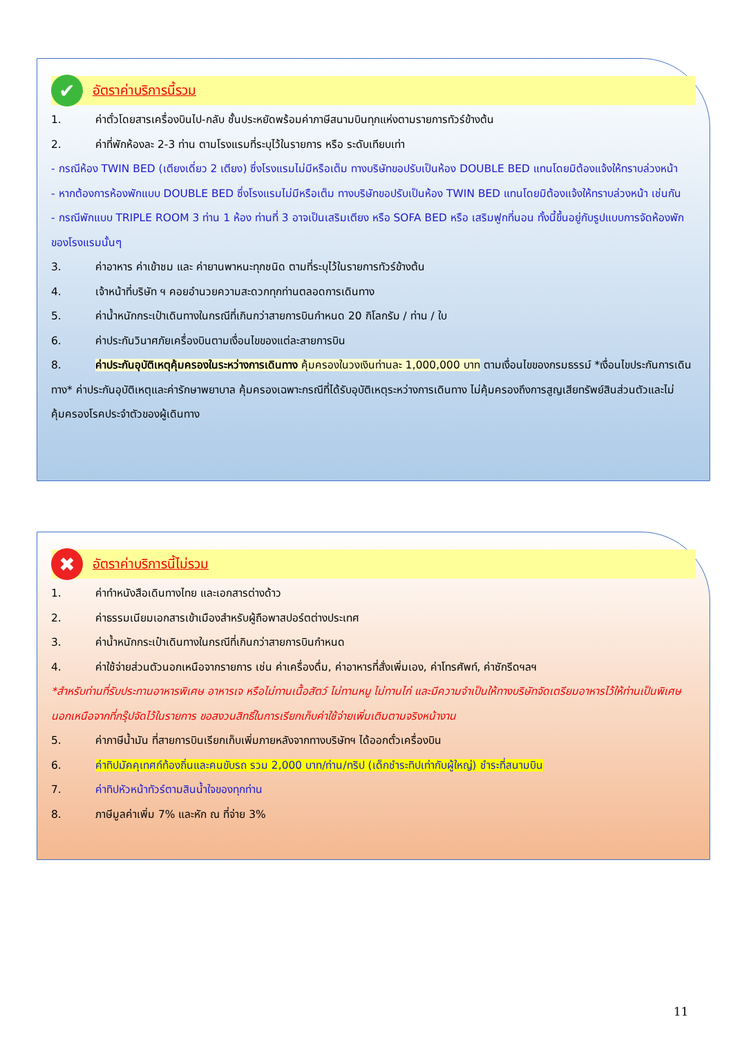✔
อัตราค่าบริการนี้รวม
1. ค่าตั๋วโดยสารเครื่องบินไป-กลับ ชั้นประหยัดพร้อมค่าภาษีสนามบินทุกแห่งตามรายการทัวร์ข้างต้น
2. ค่าที่พักห้องละ 2-3 ท่าน ตามโรงแรมที่ระบุไว้ในรายการ หรือ ระดับเทียบเท่า
- กรณีห้อง TWIN BED (เตียงเดี่ยว 2 เตียง) ซึ่งโรงแรมไม่มีหรือเต็ม ทางบริษัทขอปรับเป็นห้อง DOUBLE BED แทนโดยมิต้องแจ้งให้ทราบล่วงหน้า
- หากต้องการห้องพักแบบ DOUBLE BED ซึ่งโรงแรมไม่มีหรือเต็ม ทางบริษัทขอปรับเป็นห้อง TWIN BED แทนโดยมิต้องแจ้งให้ทราบล่วงหน้า เช่นกัน
- กรณีพักแบบ TRIPLE ROOM 3 ท่าน 1 ห้อง ท่านที่ 3 อาจเป็นเสริมเตียง หรือ SOFA BED หรือ เสริมฟูกที่นอน ทั้งนี้ขึ้นอยู่กับรูปแบบการจัดห้องพักของโรงแรมนั้นๆ
3. ค่าอาหาร ค่าเข้าชม และ ค่ายานพาหนะทุกชนิด ตามที่ระบุไว้ในรายการทัวร์ข้างต้น
4. เจ้าหน้าที่บริษัท ฯ คอยอำนวยความสะดวกทุกท่านตลอดการเดินทาง
5. ค่าน้ำหนักกระเป๋าเดินทางในกรณีที่เกินกว่าสายการบินกำหนด 20 กิโลกรัม / ท่าน / ใบ
6. ค่าประกันวินาศภัยเครื่องบินตามเงื่อนไขของแต่ละสายการบิน
8. ค่าประกันอุบัติเหตุคุ้มครองในระหว่างการเดินทาง คุ้มครองในวงเงินท่านละ 1,000,000 บาท ตามเงื่อนไขของกรมธรรม์ *เงื่อนไขประกันการเดินทาง* ค่าประกันอุบัติเหตุและค่ารักษาพยาบาล คุ้มครองเฉพาะกรณีที่ได้รับอุบัติเหตุระหว่างการเดินทาง ไม่คุ้มครองถึงการสูญเสียทรัพย์สินส่วนตัวและไม่คุ้มครองโรคประจำตัวของผู้เดินทาง
✖
อัตราค่าบริการนี้ไม่รวม
1. ค่าทำหนังสือเดินทางไทย และเอกสารต่างด้าว
2. ค่าธรรมเนียมเอกสารเข้าเมืองสำหรับผู้ถือพาสปอร์ตต่างประเทศ
3. ค่าน้ำหนักกระเป๋าเดินทางในกรณีที่เกินกว่าสายการบินกำหนด
4. ค่าใช้จ่ายส่วนตัวนอกเหนือจากรายการ เช่น ค่าเครื่องดื่ม, ค่าอาหารที่สั่งเพิ่มเอง, ค่าโทรศัพท์, ค่าซักรีดฯลฯ
*สำหรับท่านที่รับประทานอาหารพิเศษ อาหารเจ หรือไม่ทานเนื้อสัตว์ ไม่ทานหมู ไม่ทานไก่ และมีความจำเป็นให้ทางบริษัทจัดเตรียมอาหารไว้ให้ท่านเป็นพิเศษนอกเหนือจากที่กรุ๊ปจัดไว้ในรายการ ขอสงวนสิทธิ์ในการเรียกเก็บค่าใช้จ่ายเพิ่มเติมตามจริงหน้างาน
5. ค่าภาษีน้ำมัน ที่สายการบินเรียกเก็บเพิ่มภายหลังจากทางบริษัทฯ ได้ออกตั๋วเครื่องบิน
6. ค่าทิปมัคคุเทศก์ท้องถิ่นและคนขับรถ รวม 2,000 บาท/ท่าน/ทริป (เด็กชำระทิปเท่ากับผู้ใหญ่) ชำระที่สนามบิน
7. ค่าทิปหัวหน้าทัวร์ตามสินน้ำใจของทุกท่าน
8. ภาษีมูลค่าเพิ่ม 7% และหัก ณ ที่จ่าย 3%
11